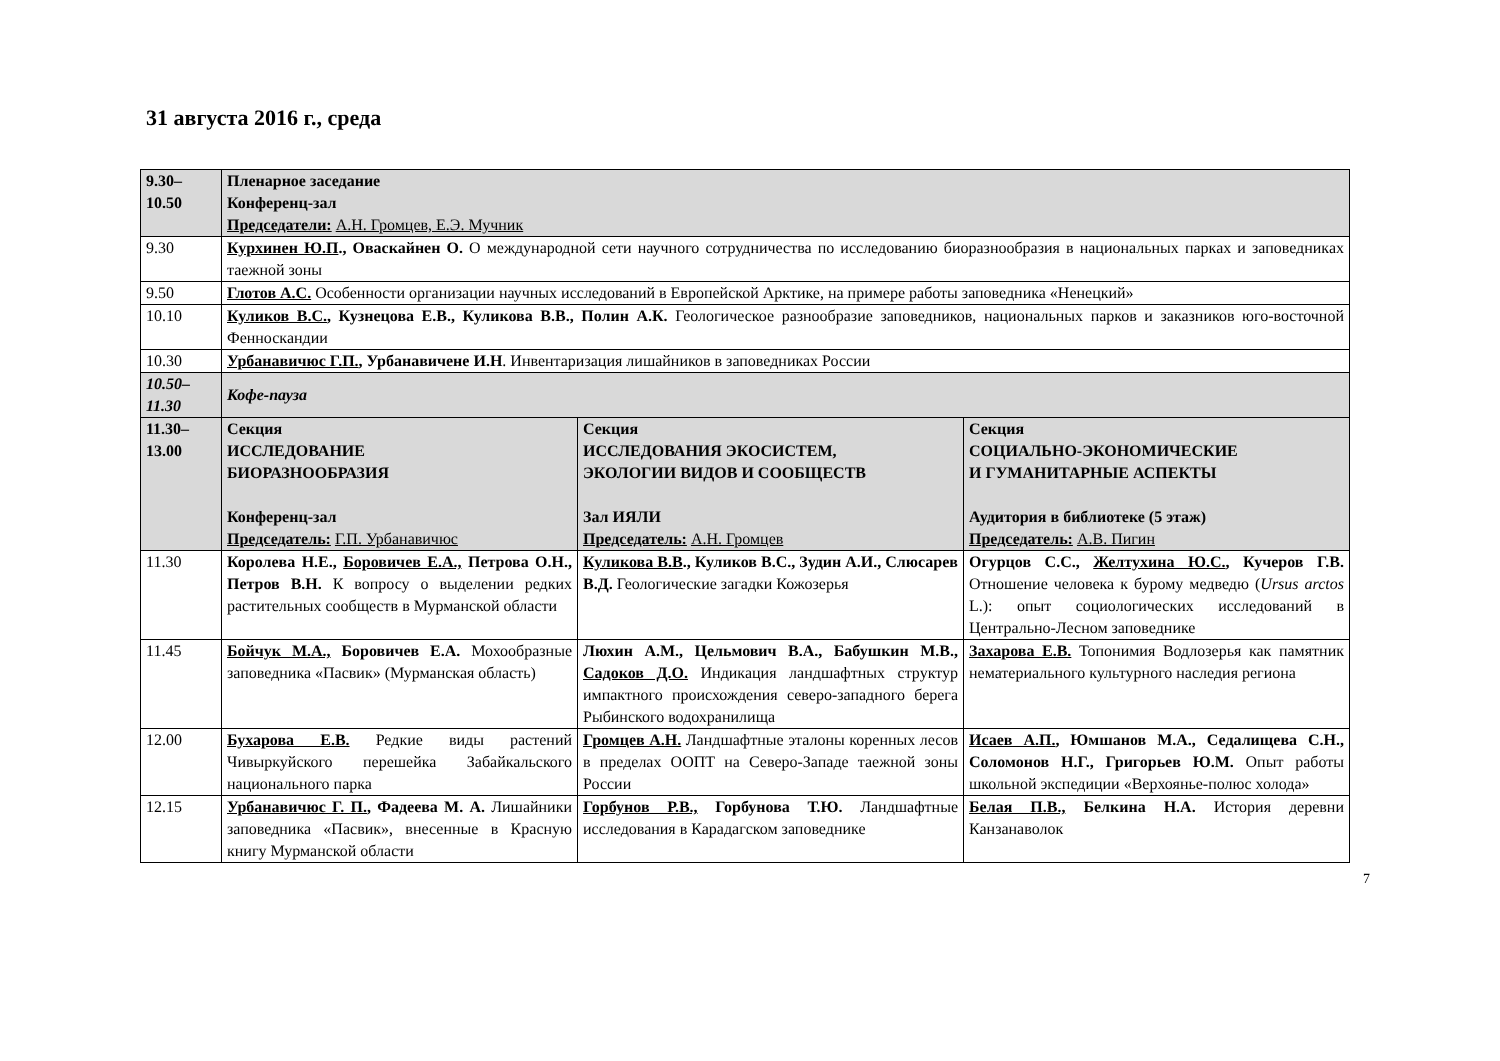31 августа 2016 г., среда
| 9.30– 10.50 | Пленарное заседание Конференц-зал Председатели: А.Н. Громцев, Е.Э. Мучник | | |
| 9.30 | Курхинен Ю.П ., Оваскайнен О. О международной сети научного сотрудничества по исследованию биоразнообразия в национальных парках и заповедниках таежной зоны | | |
| 9.50 | Глотов А.С. Особенности организации научных исследований в Европейской Арктике, на примере работы заповедника «Ненецкий» | | |
| 10.10 | Куликов В.С. , Кузнецова Е.В., Куликова В.В., Полин А.К. Геологическое разнообразие заповедников, национальных парков и заказников юго-восточной Фенноскандии | | |
| 10.30 | Урбанавичюс Г.П. , Урбанавичене И.Н . Инвентаризация лишайников в заповедниках России | | |
| 10.50– 11.30 | Кофе-пауза | | |
| 11.30– 13.00 | Секция ИССЛЕДОВАНИЕ БИОРАЗНООБРАЗИЯ Конференц-зал Председатель: Г.П. Урбанавичюс | Секция ИССЛЕДОВАНИЯ ЭКОСИСТЕМ, ЭКОЛОГИИ ВИДОВ И СООБЩЕСТВ Зал ИЯЛИ Председатель: А.Н. Громцев | Секция СОЦИАЛЬНО-ЭКОНОМИЧЕСКИЕ И ГУМАНИТАРНЫЕ АСПЕКТЫ Аудитория в библиотеке (5 этаж) Председатель: А.В. Пигин |
| 11.30 | Королева Н.Е., Боровичев Е.А., Петрова О.Н., Петров В.Н. К вопросу о выделении редких растительных сообществ в Мурманской области | Куликова В.В ., Куликов В.С., Зудин А.И., Слюсарев В.Д. Геологические загадки Кожозерья | Огурцов С.С., Желтухина Ю.С. , Кучеров Г.В. Отношение человека к бурому медведю ( Ursus arctos L.): опыт социологических исследований в Центрально-Лесном заповеднике |
| 11.45 | Бойчук М.А., Боровичев Е.А. Мохообразные заповедника «Пасвик» (Мурманская область) | Люхин А.М., Цельмович В.А., Бабушкин М.В., Садоков Д.О. Индикация ландшафтных структур импактного происхождения северо-западного берега Рыбинского водохранилища | Захарова Е.В. Топонимия Водлозерья как памятник нематериального культурного наследия региона |
| 12.00 | Бухарова Е.В. Редкие виды растений Чивыркуйского перешейка Забайкальского национального парка | Громцев А.Н. Ландшафтные эталоны коренных лесов в пределах ООПТ на Северо-Западе таежной зоны России | Исаев А.П. , Юмшанов М.А., Седалищева С.Н., Соломонов Н.Г., Григорьев Ю.М. Опыт работы школьной экспедиции «Верхоянье-полюс холода» |
| 12.15 | Урбанавичюс Г. П. , Фадеева М. А. Лишайники заповедника «Пасвик», внесенные в Красную книгу Мурманской области | Горбунов Р.В., Горбунова Т.Ю. Ландшафтные исследования в Карадагском заповеднике | Белая П.В., Белкина Н.А. История деревни Канзанаволок |
7